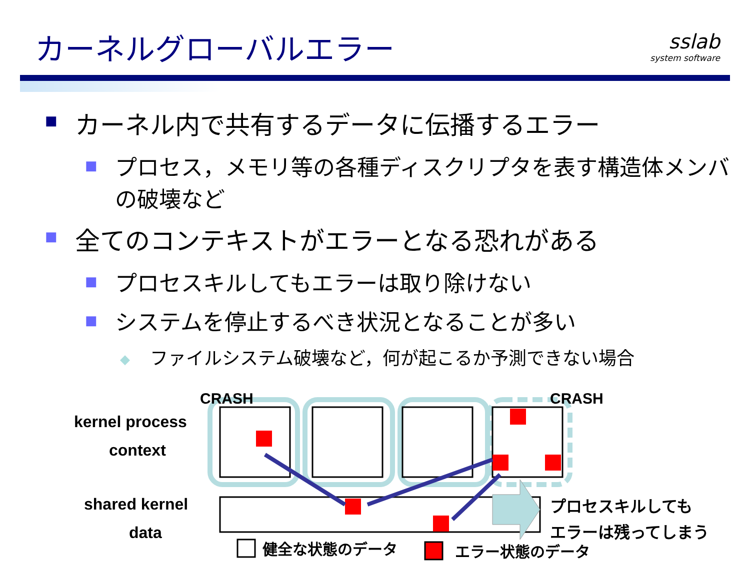カーネルグローバルエラー sslab
system software
■ カーネル内で共有するデータに伝播するエラー
■ プロセス，メモリ等の各種ディスクリプタを表す構造体メンバの破壊など
■ 全てのコンテキストがエラーとなる恐れがある
■ プロセスキルしてもエラーは取り除けない
■ システムを停止するべき状況となることが多い
◆ ファイルシステム破壊など，何が起こるか予測できない場合
CRASH
CRASH
kernel process
context
shared kernel
data
プロセスキルしても
エラーは残ってしまう
健全な状態のデータ
エラー状態のデータ